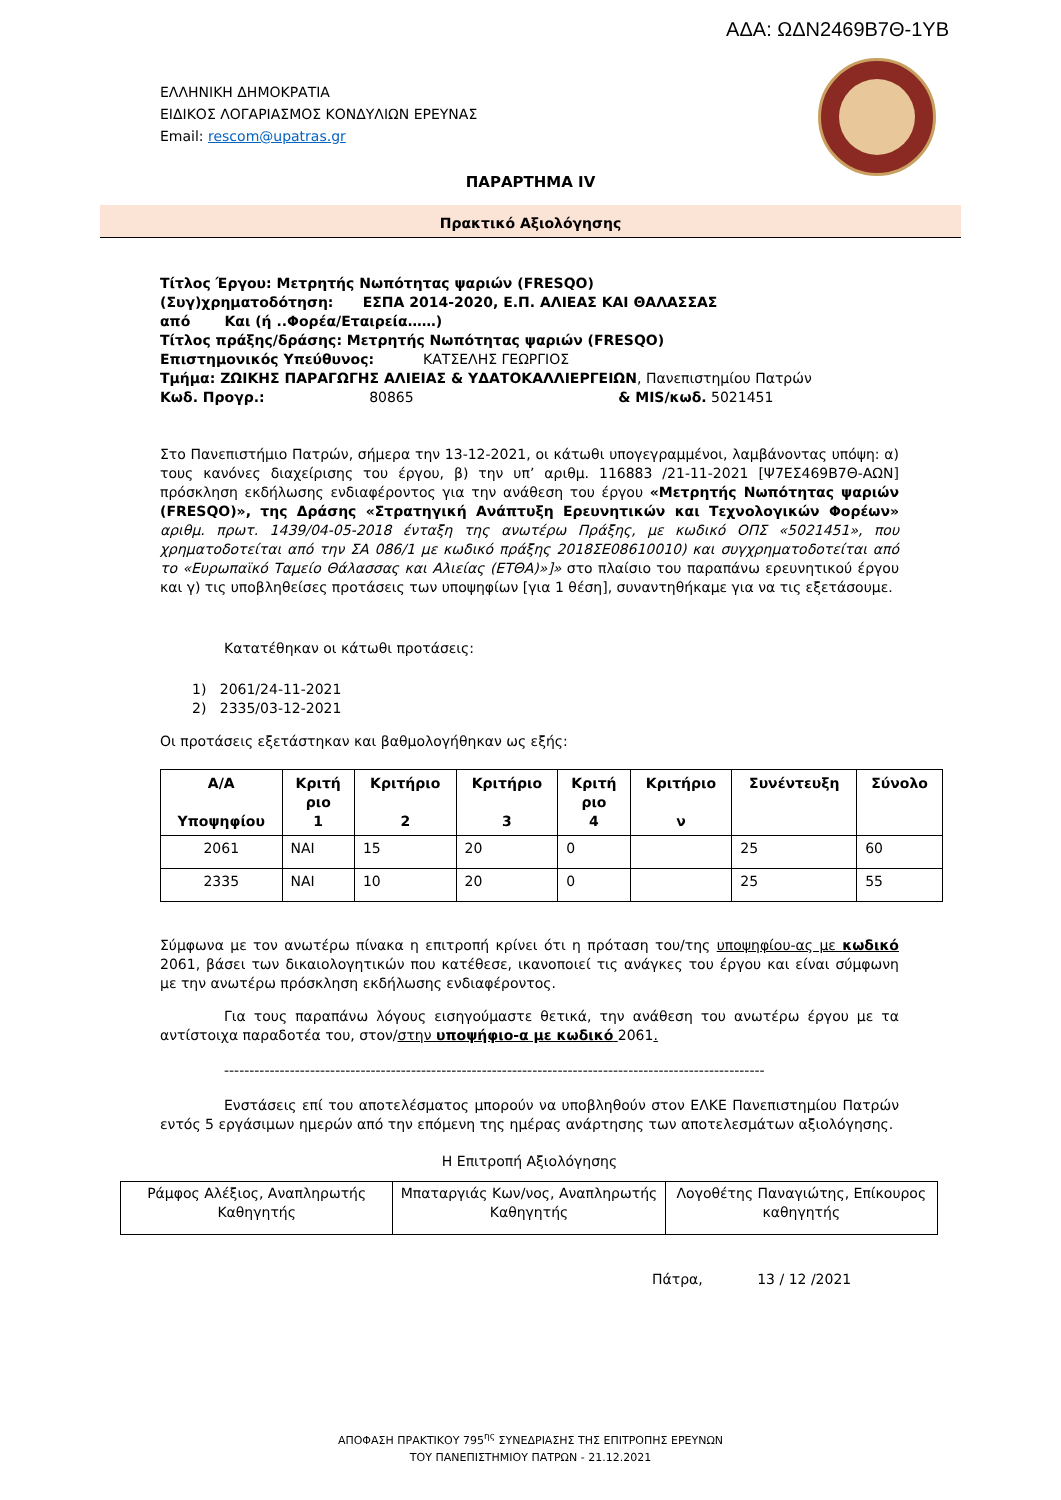ΑΔΑ: ΩΔΝ2469Β7Θ-1ΥΒ
ΕΛΛΗΝΙΚΗ ΔΗΜΟΚΡΑΤΙΑ
ΕΙΔΙΚΟΣ ΛΟΓΑΡΙΑΣΜΟΣ ΚΟΝΔΥΛΙΩΝ ΕΡΕΥΝΑΣ
Email: rescom@upatras.gr
ΠΑΡΑΡΤΗΜΑ IV
Πρακτικό Αξιολόγησης
Τίτλος Έργου: Μετρητής Νωπότητας ψαριών (FRESQO)
(Συγ)χρηματοδότηση: ΕΣΠΑ 2014-2020, Ε.Π. ΑΛΙΕΑΣ ΚΑΙ ΘΑΛΑΣΣΑΣ
από Και (ή ..Φορέα/Εταιρεία……)
Τίτλος πράξης/δράσης: Μετρητής Νωπότητας ψαριών (FRESQO)
Επιστημονικός Υπεύθυνος: ΚΑΤΣΕΛΗΣ ΓΕΩΡΓΙΟΣ
Τμήμα: ΖΩΙΚΗΣ ΠΑΡΑΓΩΓΗΣ ΑΛΙΕΙΑΣ & ΥΔΑΤΟΚΑΛΛΙΕΡΓΕΙΩΝ, Πανεπιστημίου Πατρών
Κωδ. Προγρ.: 80865 & MIS/κωδ. 5021451
Στο Πανεπιστήμιο Πατρών, σήμερα την 13-12-2021, οι κάτωθι υπογεγραμμένοι, λαμβάνοντας υπόψη: α) τους κανόνες διαχείρισης του έργου, β) την υπ’ αριθμ. 116883 /21-11-2021 [Ψ7ΕΣ469Β7Θ-ΑΩΝ] πρόσκληση εκδήλωσης ενδιαφέροντος για την ανάθεση του έργου «Μετρητής Νωπότητας ψαριών (FRESQO)», της Δράσης «Στρατηγική Ανάπτυξη Ερευνητικών και Τεχνολογικών Φορέων» αριθμ. πρωτ. 1439/04-05-2018 ένταξη της ανωτέρω Πράξης, με κωδικό ΟΠΣ «5021451», που χρηματοδοτείται από την ΣΑ 086/1 με κωδικό πράξης 2018ΣΕ08610010) και συγχρηματοδοτείται από το «Ευρωπαϊκό Ταμείο Θάλασσας και Αλιείας (ΕΤΘΑ)»]» στο πλαίσιο του παραπάνω ερευνητικού έργου και γ) τις υποβληθείσες προτάσεις των υποψηφίων [για 1 θέση], συναντηθήκαμε για να τις εξετάσουμε.
Κατατέθηκαν οι κάτωθι προτάσεις:
1) 2061/24-11-2021
2) 2335/03-12-2021
Οι προτάσεις εξετάστηκαν και βαθμολογήθηκαν ως εξής:
| Α/Α Υποψηφίου | Κριτή ριο 1 | Κριτήριο 2 | Κριτήριο 3 | Κριτή ριο 4 | Κριτήριο ν | Συνέντευξη | Σύνολο |
| --- | --- | --- | --- | --- | --- | --- | --- |
| 2061 | ΝΑΙ | 15 | 20 | 0 | | 25 | 60 |
| 2335 | ΝΑΙ | 10 | 20 | 0 | | 25 | 55 |
Σύμφωνα με τον ανωτέρω πίνακα η επιτροπή κρίνει ότι η πρόταση του/της υποψηφίου-ας με κωδικό 2061, βάσει των δικαιολογητικών που κατέθεσε, ικανοποιεί τις ανάγκες του έργου και είναι σύμφωνη με την ανωτέρω πρόσκληση εκδήλωσης ενδιαφέροντος.
Για τους παραπάνω λόγους εισηγούμαστε θετικά, την ανάθεση του ανωτέρω έργου με τα αντίστοιχα παραδοτέα του, στον/στην υποψήφιο-α με κωδικό 2061.
-----------------------------------------------------------------------------------------------------------
Ενστάσεις επί του αποτελέσματος μπορούν να υποβληθούν στον ΕΛΚΕ Πανεπιστημίου Πατρών εντός 5 εργάσιμων ημερών από την επόμενη της ημέρας ανάρτησης των αποτελεσμάτων αξιολόγησης.
Η Επιτροπή Αξιολόγησης
| Ράμφος Αλέξιος, Αναπληρωτής Καθηγητής | Μπαταργιάς Κων/νος, Αναπληρωτής Καθηγητής | Λογοθέτης Παναγιώτης, Επίκουρος καθηγητής |
Πάτρα, 13 / 12 /2021
ΑΠΟΦΑΣΗ ΠΡΑΚΤΙΚΟΥ 795<sup>ης</sup> ΣΥΝΕΔΡΙΑΣΗΣ ΤΗΣ ΕΠΙΤΡΟΠΗΣ ΕΡΕΥΝΩΝ
ΤΟΥ ΠΑΝΕΠΙΣΤΗΜΙΟΥ ΠΑΤΡΩΝ - 21.12.2021